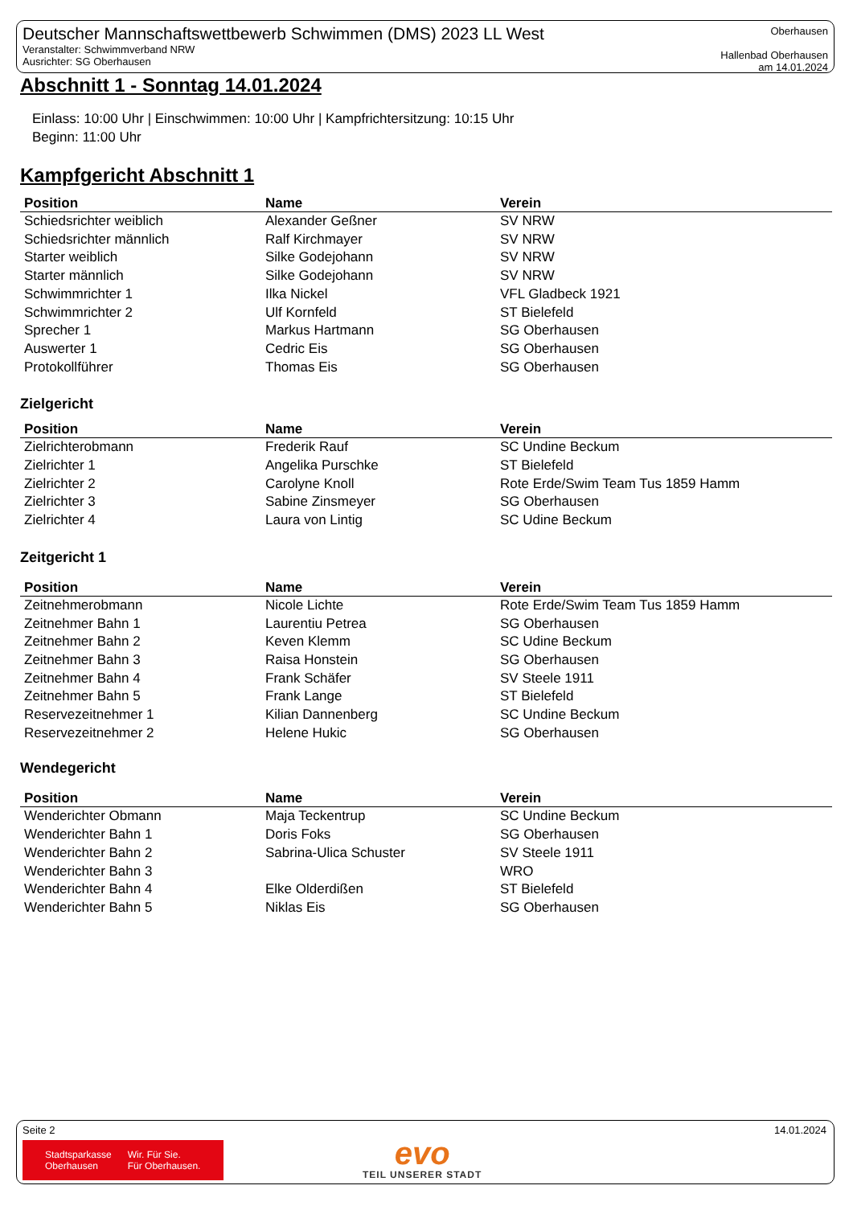Deutscher Mannschaftswettbewerb Schwimmen (DMS) 2023 LL West
Veranstalter: Schwimmverband NRW
Ausrichter: SG Oberhausen
Oberhausen
Hallenbad Oberhausen
am 14.01.2024
Abschnitt 1 - Sonntag 14.01.2024
Einlass: 10:00 Uhr | Einschwimmen: 10:00 Uhr | Kampfrichtersitzung: 10:15 Uhr
Beginn: 11:00 Uhr
Kampfgericht Abschnitt 1
| Position | Name | Verein |
| --- | --- | --- |
| Schiedsrichter weiblich | Alexander Geßner | SV NRW |
| Schiedsrichter männlich | Ralf Kirchmayer | SV NRW |
| Starter weiblich | Silke Godejohann | SV NRW |
| Starter männlich | Silke Godejohann | SV NRW |
| Schwimmrichter 1 | Ilka Nickel | VFL Gladbeck 1921 |
| Schwimmrichter 2 | Ulf Kornfeld | ST Bielefeld |
| Sprecher 1 | Markus Hartmann | SG Oberhausen |
| Auswerter 1 | Cedric Eis | SG Oberhausen |
| Protokollführer | Thomas Eis | SG Oberhausen |
Zielgericht
| Position | Name | Verein |
| --- | --- | --- |
| Zielrichterobmann | Frederik Rauf | SC Undine Beckum |
| Zielrichter 1 | Angelika Purschke | ST Bielefeld |
| Zielrichter 2 | Carolyne Knoll | Rote Erde/Swim Team Tus 1859 Hamm |
| Zielrichter 3 | Sabine Zinsmeyer | SG Oberhausen |
| Zielrichter 4 | Laura von Lintig | SC Udine Beckum |
Zeitgericht 1
| Position | Name | Verein |
| --- | --- | --- |
| Zeitnehmerobmann | Nicole Lichte | Rote Erde/Swim Team Tus 1859 Hamm |
| Zeitnehmer Bahn 1 | Laurentiu Petrea | SG Oberhausen |
| Zeitnehmer Bahn 2 | Keven Klemm | SC Udine Beckum |
| Zeitnehmer Bahn 3 | Raisa Honstein | SG Oberhausen |
| Zeitnehmer Bahn 4 | Frank Schäfer | SV Steele 1911 |
| Zeitnehmer Bahn 5 | Frank Lange | ST Bielefeld |
| Reservezeitnehmer 1 | Kilian Dannenberg | SC Undine Beckum |
| Reservezeitnehmer 2 | Helene Hukic | SG Oberhausen |
Wendegericht
| Position | Name | Verein |
| --- | --- | --- |
| Wenderichter Obmann | Maja Teckentrup | SC Undine Beckum |
| Wenderichter Bahn 1 | Doris Foks | SG Oberhausen |
| Wenderichter Bahn 2 | Sabrina-Ulica Schuster | SV Steele 1911 |
| Wenderichter Bahn 3 | | WRO |
| Wenderichter Bahn 4 | Elke Olderdißen | ST Bielefeld |
| Wenderichter Bahn 5 | Niklas Eis | SG Oberhausen |
Seite 2 14.01.2024
Stadtsparkasse
Oberhausen
Wir. Für Sie.
Für Oberhausen.
evo
TEIL UNSERER STADT